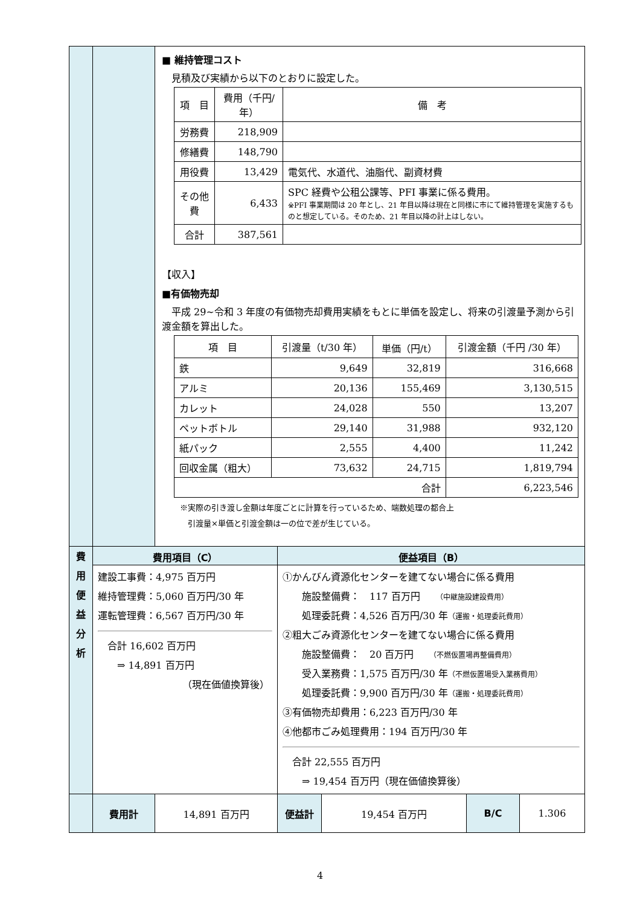| | | ■ 維持管理コスト 見積及び実績から以下のとおりに設定した。 / 項 目 / 費用（千円/年） / 備 考 / / --- / --- / --- / / 労務費 / 218,909 / / / 修繕費 / 148,790 / / / 用役費 / 13,429 / 電気代、水道代、油脂代、副資材費 / / その他費 / 6,433 / SPC 経費や公租公課等、PFI 事業に係る費用。 ※PFI 事業期間は 20 年とし、21 年目以降は現在と同様に市にて維持管理を実施するものと想定している。そのため、21 年目以降の計上はしない。 / / 合計 / 387,561 / / 【収入】 ■有価物売却 平成 29~令和 3 年度の有価物売却費用実績をもとに単価を設定し、将来の引渡量予測から引渡金額を算出した。 / 項 目 / 引渡量（t/30 年） / 単価（円/t） / 引渡金額（千円 /30 年） / / --- / --- / --- / --- / / 鉄 / 9,649 / 32,819 / 316,668 / / アルミ / 20,136 / 155,469 / 3,130,515 / / カレット / 24,028 / 550 / 13,207 / / ペットボトル / 29,140 / 31,988 / 932,120 / / 紙パック / 2,555 / 4,400 / 11,242 / / 回収金属（粗大） / 73,632 / 24,715 / 1,819,794 / / 合計 / / / 6,223,546 / ※実際の引き渡し金額は年度ごとに計算を行っているため、端数処理の都合上 引渡量×単価と引渡金額は一の位で差が生じている。 | | | | |
| 費 用 便 益 分 析 | 費用項目（C） | | 便益項目（B） | | | |
| | 建設工事費：4,975 百万円 維持管理費：5,060 百万円/30 年 運転管理費：6,567 百万円/30 年 合計 16,602 百万円 ⇒ 14,891 百万円 （現在価値換算後） | | ①かんびん資源化センターを建てない場合に係る費用 施設整備費： 117 百万円 （中継施設建設費用） 処理委託費：4,526 百万円/30 年 （運搬・処理委託費用） ②粗大ごみ資源化センターを建てない場合に係る費用 施設整備費： 20 百万円 （不燃仮置場再整備費用） 受入業務費：1,575 百万円/30 年 （不燃仮置場受入業務費用） 処理委託費：9,900 百万円/30 年 （運搬・処理委託費用） ③有価物売却費用：6,223 百万円/30 年 ④他都市ごみ処理費用：194 百万円/30 年 合計 22,555 百万円 ⇒ 19,454 百万円（現在価値換算後） | | | |
| | 費用計 | 14,891 百万円 | 便益計 | 19,454 百万円 | B/C | 1.306 |
4